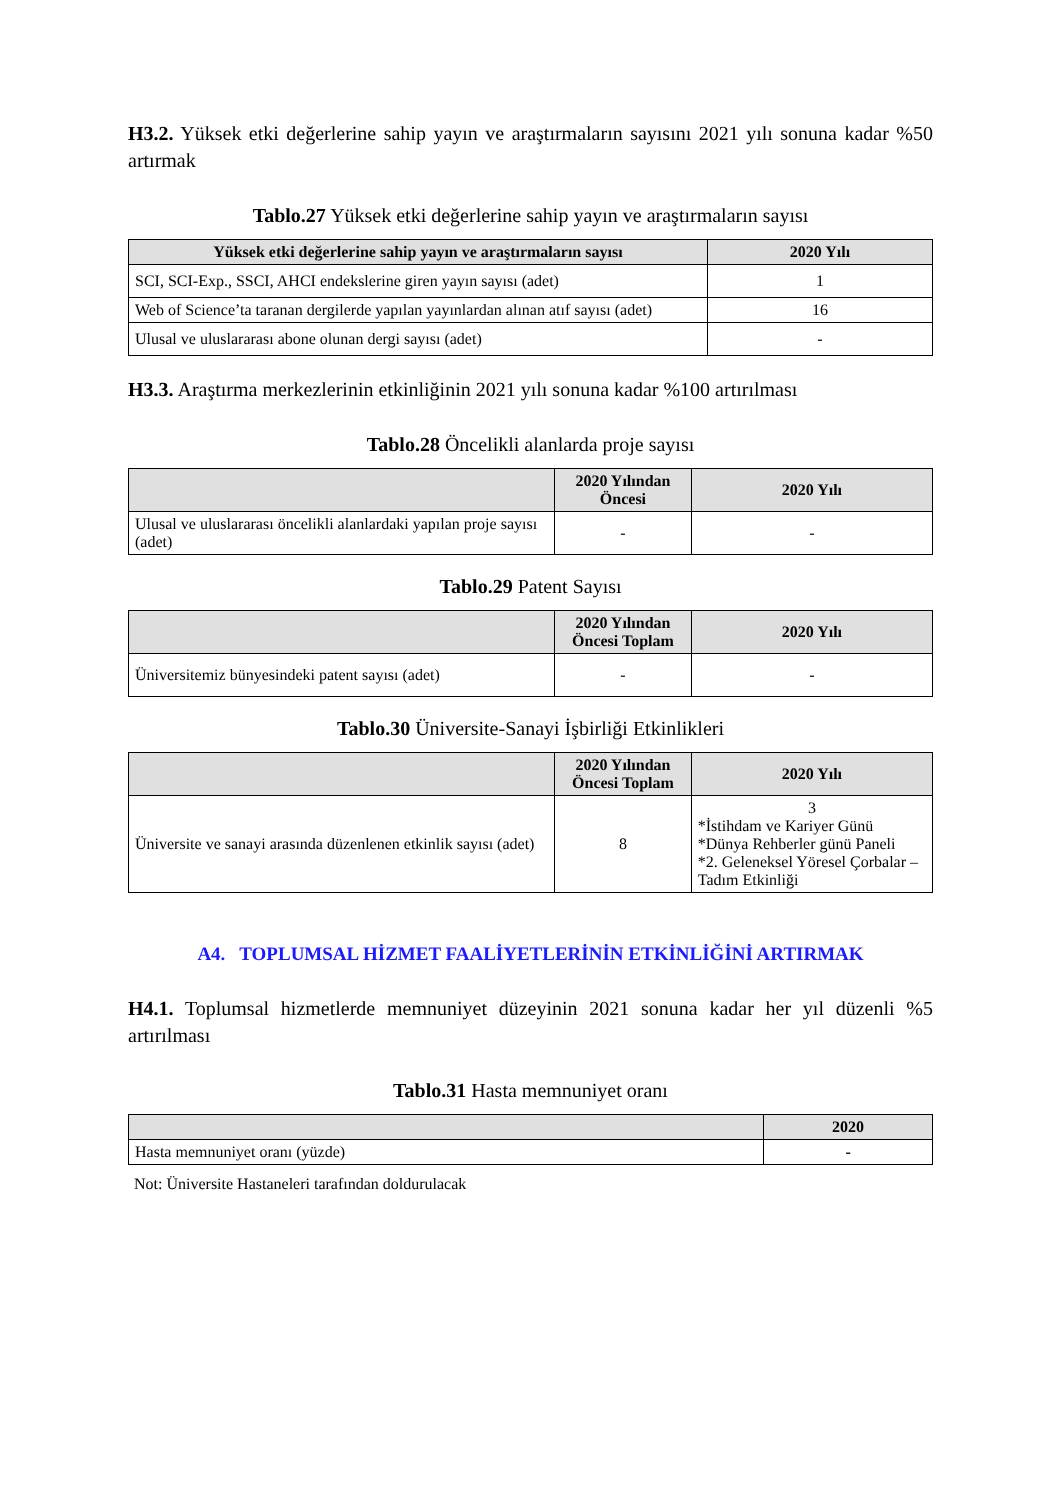H3.2. Yüksek etki değerlerine sahip yayın ve araştırmaların sayısını 2021 yılı sonuna kadar %50 artırmak
Tablo.27 Yüksek etki değerlerine sahip yayın ve araştırmaların sayısı
| Yüksek etki değerlerine sahip yayın ve araştırmaların sayısı | 2020 Yılı |
| --- | --- |
| SCI, SCI-Exp., SSCI, AHCI endekslerine giren yayın sayısı (adet) | 1 |
| Web of Science’ta taranan dergilerde yapılan yayınlardan alınan atıf sayısı (adet) | 16 |
| Ulusal ve uluslararası abone olunan dergi sayısı (adet) | - |
H3.3. Araştırma merkezlerinin etkinliğinin 2021 yılı sonuna kadar %100 artırılması
Tablo.28 Öncelikli alanlarda proje sayısı
| | 2020 Yılından Öncesi | 2020 Yılı |
| --- | --- | --- |
| Ulusal ve uluslararası öncelikli alanlardaki yapılan proje sayısı (adet) | - | - |
Tablo.29 Patent Sayısı
| | 2020 Yılından Öncesi Toplam | 2020 Yılı |
| --- | --- | --- |
| Üniversitemiz bünyesindeki patent sayısı (adet) | - | - |
Tablo.30 Üniversite-Sanayi İşbirliği Etkinlikleri
| | 2020 Yılından Öncesi Toplam | 2020 Yılı |
| --- | --- | --- |
| Üniversite ve sanayi arasında düzenlenen etkinlik sayısı (adet) | 8 | 3 *İstihdam ve Kariyer Günü *Dünya Rehberler günü Paneli *2. Geleneksel Yöresel Çorbalar – Tadım Etkinliği |
A4. TOPLUMSAL HİZMET FAALİYETLERİNİN ETKİNLİĞİNİ ARTIRMAK
H4.1. Toplumsal hizmetlerde memnuniyet düzeyinin 2021 sonuna kadar her yıl düzenli %5 artırılması
Tablo.31 Hasta memnuniyet oranı
| | 2020 |
| --- | --- |
| Hasta memnuniyet oranı (yüzde) | - |
Not: Üniversite Hastaneleri tarafından doldurulacak